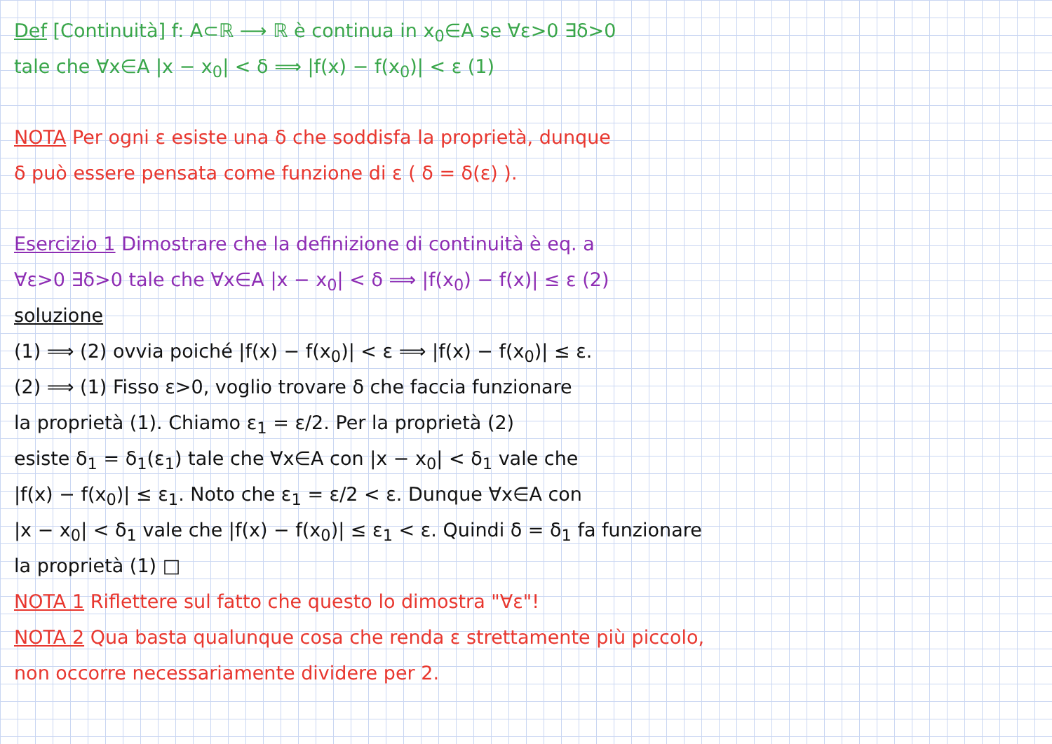Def [Continuità] f: A⊂ℝ ⟶ ℝ è continua in x<sub>0</sub>∈A se ∀ε>0 ∃δ>0
tale che ∀x∈A |x − x<sub>0</sub>| < δ ⟹ |f(x) − f(x<sub>0</sub>)| < ε (1)
NOTA Per ogni ε esiste una δ che soddisfa la proprietà, dunque
δ può essere pensata come funzione di ε ( δ = δ(ε) ).
Esercizio 1 Dimostrare che la definizione di continuità è eq. a
∀ε>0 ∃δ>0 tale che ∀x∈A |x − x<sub>0</sub>| < δ ⟹ |f(x<sub>0</sub>) − f(x)| ≤ ε (2)
soluzione
(1) ⟹ (2) ovvia poiché |f(x) − f(x<sub>0</sub>)| < ε ⟹ |f(x) − f(x<sub>0</sub>)| ≤ ε.
(2) ⟹ (1) Fisso ε>0, voglio trovare δ che faccia funzionare
la proprietà (1). Chiamo ε<sub>1</sub> = ε/2. Per la proprietà (2)
esiste δ<sub>1</sub> = δ<sub>1</sub>(ε<sub>1</sub>) tale che ∀x∈A con |x − x<sub>0</sub>| < δ<sub>1</sub> vale che
|f(x) − f(x<sub>0</sub>)| ≤ ε<sub>1</sub>. Noto che ε<sub>1</sub> = ε/2 < ε. Dunque ∀x∈A con
|x − x<sub>0</sub>| < δ<sub>1</sub> vale che |f(x) − f(x<sub>0</sub>)| ≤ ε<sub>1</sub> < ε. Quindi δ = δ<sub>1</sub> fa funzionare
la proprietà (1) □
NOTA 1 Riflettere sul fatto che questo lo dimostra "∀ε"!
NOTA 2 Qua basta qualunque cosa che renda ε strettamente più piccolo,
non occorre necessariamente dividere per 2.